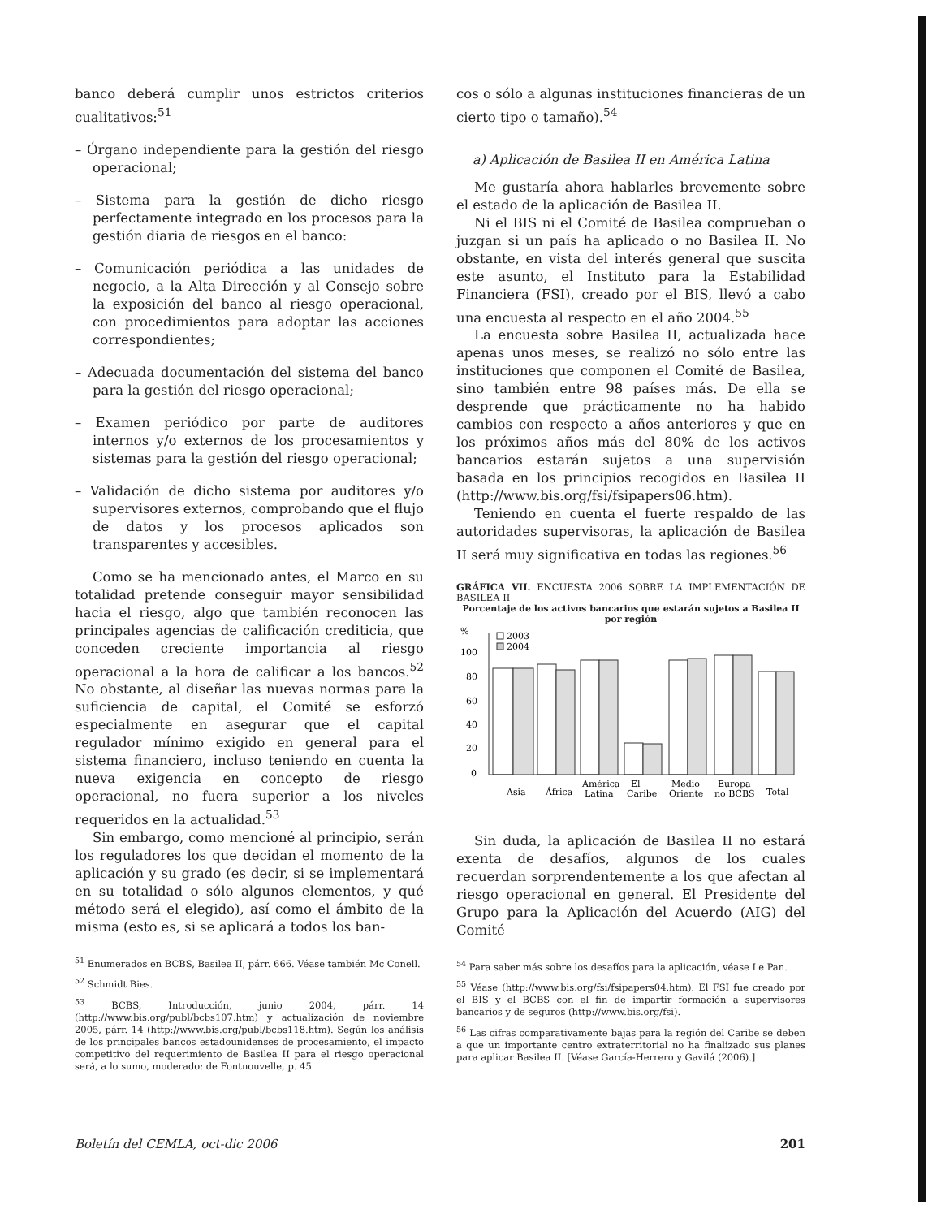banco deberá cumplir unos estrictos criterios cualitativos:<sup>51</sup>
– Órgano independiente para la gestión del riesgo operacional;
– Sistema para la gestión de dicho riesgo perfectamente integrado en los procesos para la gestión diaria de riesgos en el banco:
– Comunicación periódica a las unidades de negocio, a la Alta Dirección y al Consejo sobre la exposición del banco al riesgo operacional, con procedimientos para adoptar las acciones correspondientes;
– Adecuada documentación del sistema del banco para la gestión del riesgo operacional;
– Examen periódico por parte de auditores internos y/o externos de los procesamientos y sistemas para la gestión del riesgo operacional;
– Validación de dicho sistema por auditores y/o supervisores externos, comprobando que el flujo de datos y los procesos aplicados son transparentes y accesibles.
Como se ha mencionado antes, el Marco en su totalidad pretende conseguir mayor sensibilidad hacia el riesgo, algo que también reconocen las principales agencias de calificación crediticia, que conceden creciente importancia al riesgo operacional a la hora de calificar a los bancos.<sup>52</sup> No obstante, al diseñar las nuevas normas para la suficiencia de capital, el Comité se esforzó especialmente en asegurar que el capital regulador mínimo exigido en general para el sistema financiero, incluso teniendo en cuenta la nueva exigencia en concepto de riesgo operacional, no fuera superior a los niveles requeridos en la actualidad.<sup>53</sup>
Sin embargo, como mencioné al principio, serán los reguladores los que decidan el momento de la aplicación y su grado (es decir, si se implementará en su totalidad o sólo algunos elementos, y qué método será el elegido), así como el ámbito de la misma (esto es, si se aplicará a todos los ban-
<sup>51</sup> Enumerados en BCBS, Basilea II, párr. 666. Véase también Mc Conell.
<sup>52</sup> Schmidt Bies.
<sup>53</sup> BCBS, Introducción, junio 2004, párr. 14 (http://www.bis.org/publ/bcbs107.htm) y actualización de noviembre 2005, párr. 14 (http://www.bis.org/publ/bcbs118.htm). Según los análisis de los principales bancos estadounidenses de procesamiento, el impacto competitivo del requerimiento de Basilea II para el riesgo operacional será, a lo sumo, moderado: de Fontnouvelle, p. 45.
cos o sólo a algunas instituciones financieras de un cierto tipo o tamaño).<sup>54</sup>
a) Aplicación de Basilea II en América Latina
Me gustaría ahora hablarles brevemente sobre el estado de la aplicación de Basilea II.
Ni el BIS ni el Comité de Basilea comprueban o juzgan si un país ha aplicado o no Basilea II. No obstante, en vista del interés general que suscita este asunto, el Instituto para la Estabilidad Financiera (FSI), creado por el BIS, llevó a cabo una encuesta al respecto en el año 2004.<sup>55</sup>
La encuesta sobre Basilea II, actualizada hace apenas unos meses, se realizó no sólo entre las instituciones que componen el Comité de Basilea, sino también entre 98 países más. De ella se desprende que prácticamente no ha habido cambios con respecto a años anteriores y que en los próximos años más del 80% de los activos bancarios estarán sujetos a una supervisión basada en los principios recogidos en Basilea II (http://www.bis.org/fsi/fsipapers06.htm).
Teniendo en cuenta el fuerte respaldo de las autoridades supervisoras, la aplicación de Basilea II será muy significativa en todas las regiones.<sup>56</sup>
GRÁFICA VII. ENCUESTA 2006 SOBRE LA IMPLEMENTACIÓN DE BASILEA II
Porcentaje de los activos bancarios que estarán sujetos a Basilea II por región
%
2003
2004
100
80
60
40
20
0
Asia
África
América
Latina
El
Caribe
Medio
Oriente
Europa
no BCBS
Total
Sin duda, la aplicación de Basilea II no estará exenta de desafíos, algunos de los cuales recuerdan sorprendentemente a los que afectan al riesgo operacional en general. El Presidente del Grupo para la Aplicación del Acuerdo (AIG) del Comité
<sup>54</sup> Para saber más sobre los desafíos para la aplicación, véase Le Pan.
<sup>55</sup> Véase (http://www.bis.org/fsi/fsipapers04.htm). El FSI fue creado por el BIS y el BCBS con el fin de impartir formación a supervisores bancarios y de seguros (http://www.bis.org/fsi).
<sup>56</sup> Las cifras comparativamente bajas para la región del Caribe se deben a que un importante centro extraterritorial no ha finalizado sus planes para aplicar Basilea II. [Véase García-Herrero y Gavilá (2006).]
Boletín del CEMLA, oct-dic 2006 201